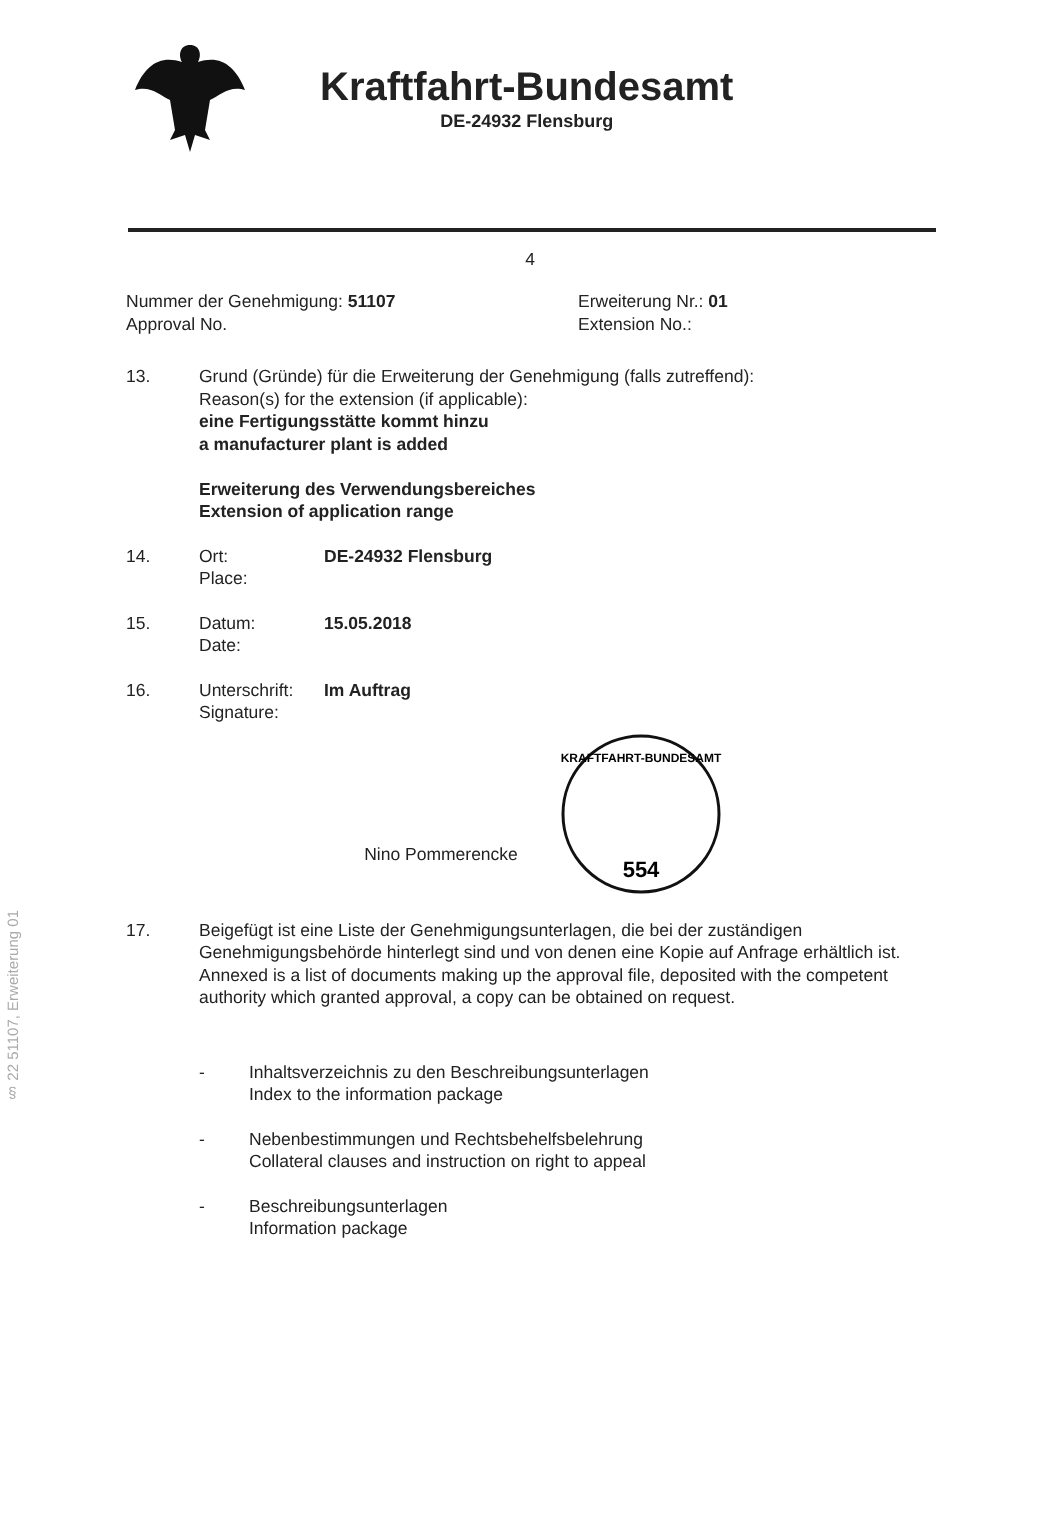Kraftfahrt-Bundesamt
DE-24932 Flensburg
4
§ 22 51107, Erweiterung 01
Nummer der Genehmigung: 51107
Approval No.
Erweiterung Nr.: 01
Extension No.:
13. Grund (Gründe) für die Erweiterung der Genehmigung (falls zutreffend):
Reason(s) for the extension (if applicable):
eine Fertigungsstätte kommt hinzu
a manufacturer plant is added
Erweiterung des Verwendungsbereiches
Extension of application range
14. Ort:
Place:
DE-24932 Flensburg
15. Datum:
Date:
15.05.2018
16. Unterschrift:
Signature:
Im Auftrag
Nino Pommerencke
554
KRAFTFAHRT-BUNDESAMT
17. Beigefügt ist eine Liste der Genehmigungsunterlagen, die bei der zuständigen Genehmigungsbehörde hinterlegt sind und von denen eine Kopie auf Anfrage erhältlich ist.
Annexed is a list of documents making up the approval file, deposited with the competent authority which granted approval, a copy can be obtained on request.
- Inhaltsverzeichnis zu den Beschreibungsunterlagen
Index to the information package
- Nebenbestimmungen und Rechtsbehelfsbelehrung
Collateral clauses and instruction on right to appeal
- Beschreibungsunterlagen
Information package